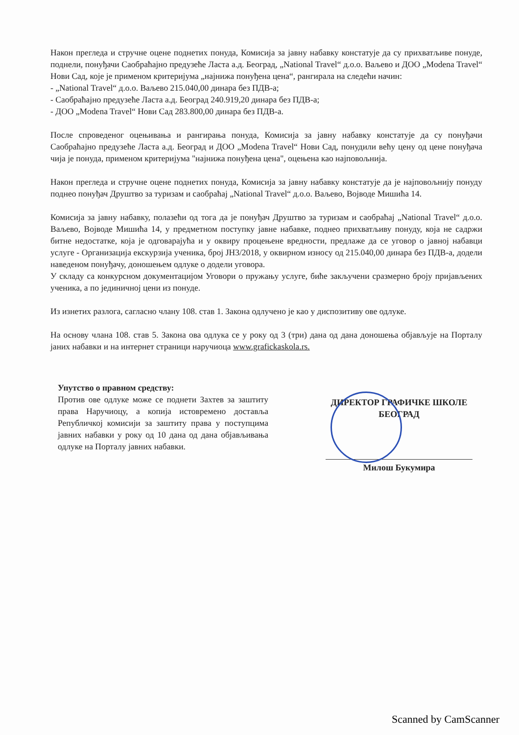Након прегледа и стручне оцене поднетих понуда, Комисија за јавну набавку констатује да су прихватљиве понуде, поднели, понуђачи Саобраћајно предузеће Ласта а.д. Београд, „National Travel“ д.о.о. Ваљево и ДОО „Modena Travel“ Нови Сад, које је применом критеријума „најнижа понуђена цена“, рангирала на следећи начин:
- „National Travel“ д.о.о. Ваљево 215.040,00 динара без ПДВ-а;
- Саобраћајно предузеће Ласта а.д. Београд 240.919,20 динара без ПДВ-а;
- ДОО „Modena Travel“ Нови Сад 283.800,00 динара без ПДВ-а.
После спроведеног оцењивања и рангирања понуда, Комисија за јавну набавку констатује да су понуђачи Саобраћајно предузеће Ласта а.д. Београд и ДОО „Modena Travel“ Нови Сад, понудили већу цену од цене понуђача чија је понуда, применом критеријума "најнижа понуђена цена", оцењена као најповољнија.
Након прегледа и стручне оцене поднетих понуда, Комисија за јавну набавку констатује да је најповољнију понуду поднео понуђач Друштво за туризам и саобраћај „National Travel“ д.о.о. Ваљево, Војводе Мишића 14.
Комисија за јавну набавку, полазећи од тога да је понуђач Друштво за туризам и саобраћај „National Travel“ д.о.о. Ваљево, Војводе Мишића 14, у предметном поступку јавне набавке, поднео прихватљиву понуду, која не садржи битне недостатке, која је одговарајућа и у оквиру процењене вредности, предлаже да се уговор о јавној набавци услуге - Организација екскурзија ученика, број ЈН3/2018, у оквирном износу од 215.040,00 динара без ПДВ-а, додели наведеном понуђачу, доношењем одлуке о додели уговора.
У складу са конкурсном документацијом Уговори о пружању услуге, биће закључени сразмерно броју пријављених ученика, а по јединичној цени из понуде.
Из изнетих разлога, сагласно члану 108. став 1. Закона одлучено је као у диспозитиву ове одлуке.
На основу члана 108. став 5. Закона ова одлука се у року од 3 (три) дана од дана доношења објављује на Порталу јаних набавки и на интернет страници наручиоца www.grafickaskola.rs.
Упутство о правном средству:
Против ове одлуке може се поднети Захтев за заштиту права Наручиоцу, а копија истовремено достављa Републичкој комисији за заштиту права у поступцима јавних набавки у року од 10 дана од дана објављивања одлуке на Порталу јавних набавки.
ДИРЕКТОР ГРАФИЧКЕ ШКОЛЕ
БЕОГРАД
Милош Букумира
Scanned by CamScanner